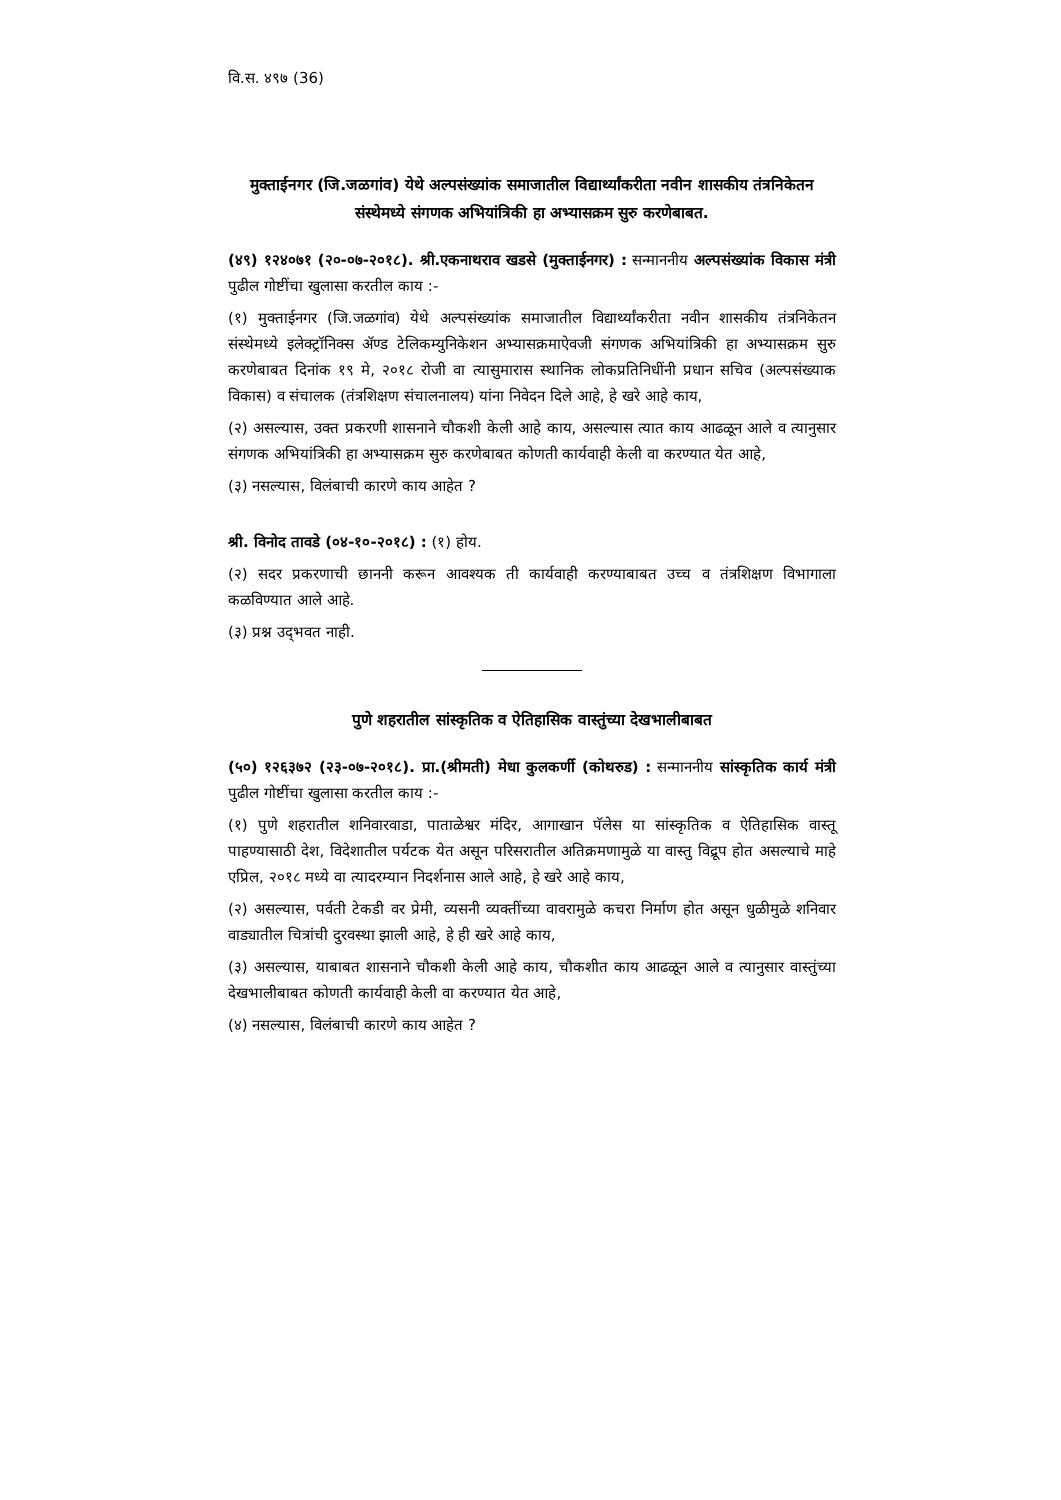वि.स. ४९७ (36)
मुक्ताईनगर (जि.जळगांव) येथे अल्पसंख्यांक समाजातील विद्यार्थ्यांकरीता नवीन शासकीय तंत्रनिकेतन संस्थेमध्ये संगणक अभियांत्रिकी हा अभ्यासक्रम सुरु करणेबाबत.
(४९) १२४०७१ (२०-०७-२०१८). श्री.एकनाथराव खडसे (मुक्ताईनगर) : सन्माननीय अल्पसंख्यांक विकास मंत्री पुढील गोष्टींचा खुलासा करतील काय :-
(१) मुक्ताईनगर (जि.जळगांव) येथे अल्पसंख्यांक समाजातील विद्यार्थ्यांकरीता नवीन शासकीय तंत्रनिकेतन संस्थेमध्ये इलेक्ट्रॉनिक्स ॲण्ड टेलिकम्युनिकेशन अभ्यासक्रमाऐवजी संगणक अभियांत्रिकी हा अभ्यासक्रम सुरु करणेबाबत दिनांक १९ मे, २०१८ रोजी वा त्यासुमारास स्थानिक लोकप्रतिनिधींनी प्रधान सचिव (अल्पसंख्याक विकास) व संचालक (तंत्रशिक्षण संचालनालय) यांना निवेदन दिले आहे, हे खरे आहे काय,
(२) असल्यास, उक्त प्रकरणी शासनाने चौकशी केली आहे काय, असल्यास त्यात काय आढळून आले व त्यानुसार संगणक अभियांत्रिकी हा अभ्यासक्रम सुरु करणेबाबत कोणती कार्यवाही केली वा करण्यात येत आहे,
(३) नसल्यास, विलंबाची कारणे काय आहेत ?
श्री. विनोद तावडे (०४-१०-२०१८) : (१) होय.
(२) सदर प्रकरणाची छाननी करून आवश्यक ती कार्यवाही करण्याबाबत उच्च व तंत्रशिक्षण विभागाला कळविण्यात आले आहे.
(३) प्रश्न उद्‌भवत नाही.
पुणे शहरातील सांस्कृतिक व ऐतिहासिक वास्तुंच्या देखभालीबाबत
(५०) १२६३७२ (२३-०७-२०१८). प्रा.(श्रीमती) मेधा कुलकर्णी (कोथरुड) : सन्माननीय सांस्कृतिक कार्य मंत्री पुढील गोष्टींचा खुलासा करतील काय :-
(१) पुणे शहरातील शनिवारवाडा, पाताळेश्वर मंदिर, आगाखान पॅलेस या सांस्कृतिक व ऐतिहासिक वास्तू पाहण्यासाठी देश, विदेशातील पर्यटक येत असून परिसरातील अतिक्रमणामुळे या वास्तु विद्रूप होत असल्याचे माहे एप्रिल, २०१८ मध्ये वा त्यादरम्यान निदर्शनास आले आहे, हे खरे आहे काय,
(२) असल्यास, पर्वती टेकडी वर प्रेमी, व्यसनी व्यक्तींच्या वावरामुळे कचरा निर्माण होत असून धुळीमुळे शनिवार वाड्यातील चित्रांची दुरवस्था झाली आहे, हे ही खरे आहे काय,
(३) असल्यास, याबाबत शासनाने चौकशी केली आहे काय, चौकशीत काय आढळून आले व त्यानुसार वास्तुंच्या देखभालीबाबत कोणती कार्यवाही केली वा करण्यात येत आहे,
(४) नसल्यास, विलंबाची कारणे काय आहेत ?